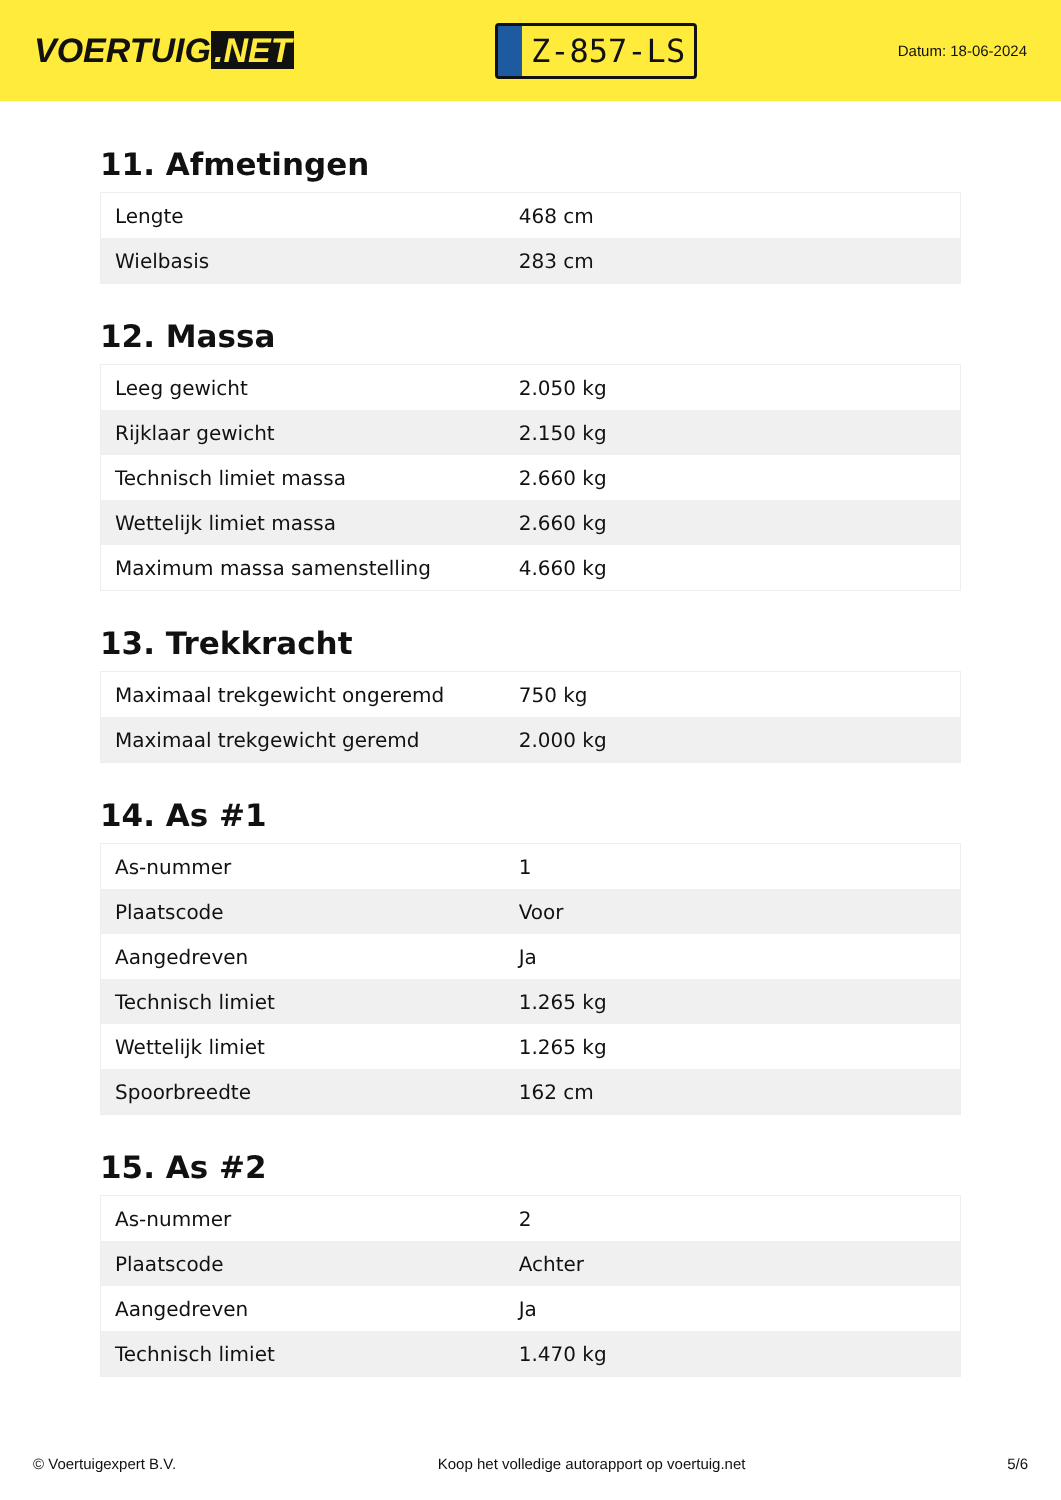VOERTUIG.NET
Z-857-LS
Datum: 18-06-2024
11. Afmetingen
| Lengte | 468 cm |
| Wielbasis | 283 cm |
12. Massa
| Leeg gewicht | 2.050 kg |
| Rijklaar gewicht | 2.150 kg |
| Technisch limiet massa | 2.660 kg |
| Wettelijk limiet massa | 2.660 kg |
| Maximum massa samenstelling | 4.660 kg |
13. Trekkracht
| Maximaal trekgewicht ongeremd | 750 kg |
| Maximaal trekgewicht geremd | 2.000 kg |
14. As #1
| As-nummer | 1 |
| Plaatscode | Voor |
| Aangedreven | Ja |
| Technisch limiet | 1.265 kg |
| Wettelijk limiet | 1.265 kg |
| Spoorbreedte | 162 cm |
15. As #2
| As-nummer | 2 |
| Plaatscode | Achter |
| Aangedreven | Ja |
| Technisch limiet | 1.470 kg |
© Voertuigexpert B.V. Koop het volledige autorapport op voertuig.net 5/6